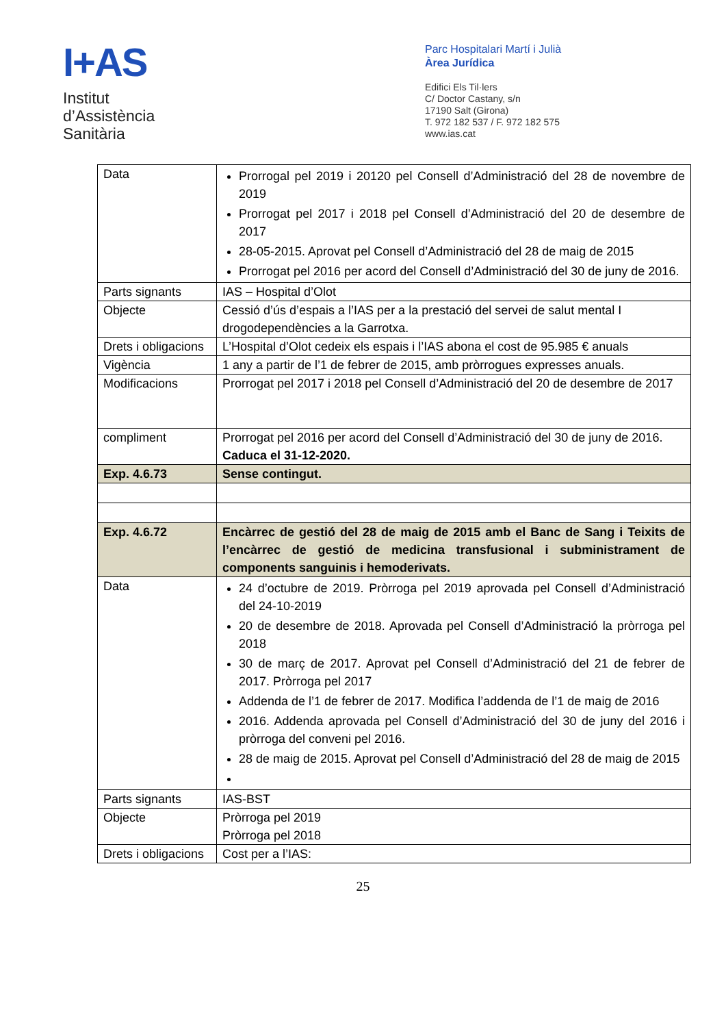I+AS
Institut
d’Assistència
Sanitària
Parc Hospitalari Martí i Julià
Àrea Jurídica
Edifici Els Til·lers
C/ Doctor Castany, s/n
17190 Salt (Girona)
T. 972 182 537 / F. 972 182 575
www.ias.cat
| Data | Prorrogal pel 2019 i 20120 pel Consell d’Administració del 28 de novembre de 2019 Prorrogat pel 2017 i 2018 pel Consell d’Administració del 20 de desembre de 2017 28-05-2015. Aprovat pel Consell d’Administració del 28 de maig de 2015 Prorrogat pel 2016 per acord del Consell d’Administració del 30 de juny de 2016. |
| Parts signants | IAS – Hospital d’Olot |
| Objecte | Cessió d’ús d’espais a l’IAS per a la prestació del servei de salut mental I drogodependències a la Garrotxa. |
| Drets i obligacions | L’Hospital d’Olot cedeix els espais i l’IAS abona el cost de 95.985 € anuals |
| Vigència | 1 any a partir de l’1 de febrer de 2015, amb pròrrogues expresses anuals. |
| Modificacions | Prorrogat pel 2017 i 2018 pel Consell d’Administració del 20 de desembre de 2017 |
| compliment | Prorrogat pel 2016 per acord del Consell d’Administració del 30 de juny de 2016. Caduca el 31-12-2020. |
| Exp. 4.6.73 | Sense contingut. |
| Exp. 4.6.72 | Encàrrec de gestió del 28 de maig de 2015 amb el Banc de Sang i Teixits de l’encàrrec de gestió de medicina transfusional i subministrament de components sanguinis i hemoderivats. |
| Data | 24 d’octubre de 2019. Pròrroga pel 2019 aprovada pel Consell d’Administració del 24-10-2019 20 de desembre de 2018. Aprovada pel Consell d’Administració la pròrroga pel 2018 30 de març de 2017. Aprovat pel Consell d’Administració del 21 de febrer de 2017. Pròrroga pel 2017 Addenda de l’1 de febrer de 2017. Modifica l’addenda de l’1 de maig de 2016 2016. Addenda aprovada pel Consell d’Administració del 30 de juny del 2016 i pròrroga del conveni pel 2016. 28 de maig de 2015. Aprovat pel Consell d’Administració del 28 de maig de 2015 |
| Parts signants | IAS-BST |
| Objecte | Pròrroga pel 2019 Pròrroga pel 2018 |
| Drets i obligacions | Cost per a l’IAS: |
25